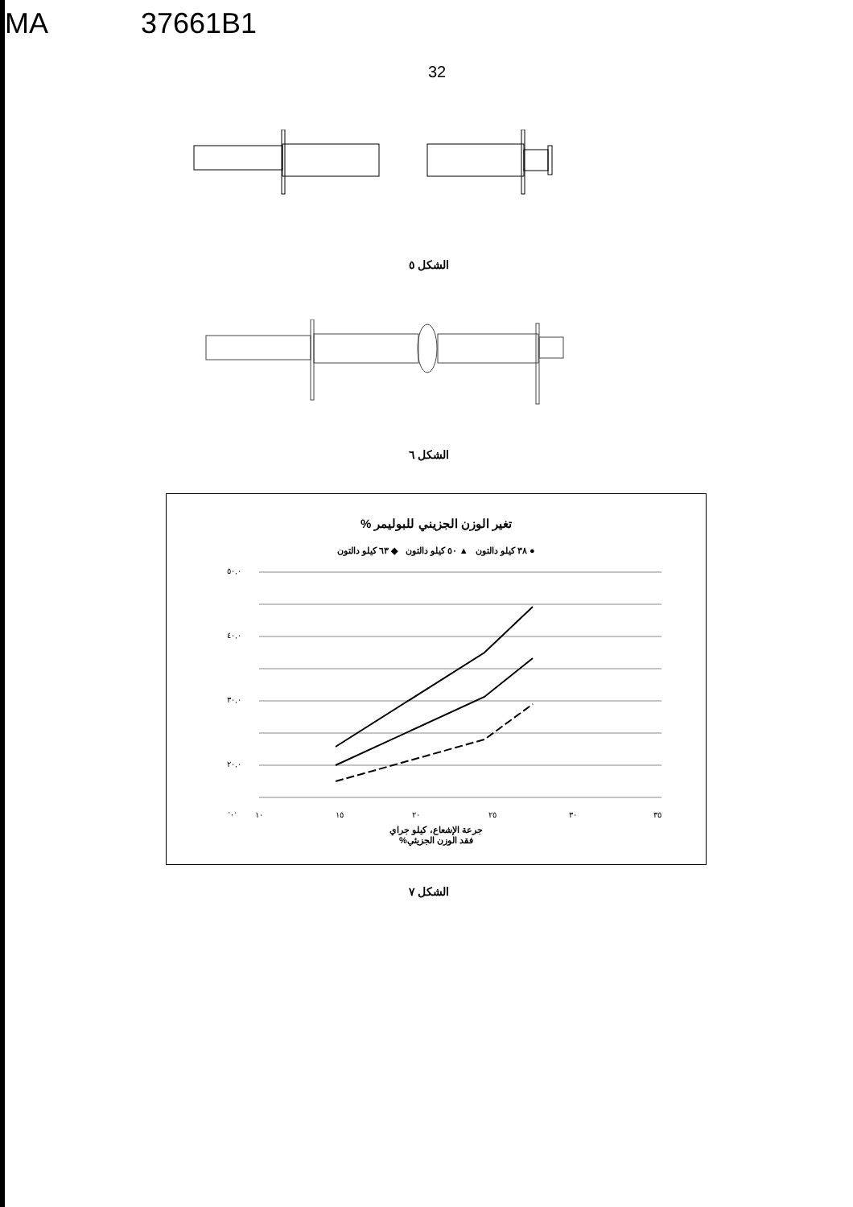MA 37661B1
32
الشكل ٥
الشكل ٦
تغير الوزن الجزيني للبوليمر %
● ٣٨ كيلو دالتون ▲ ٥٠ كيلو دالتون ◆ ٦٣ كيلو دالتون
٥٠,٠
٤٠,٠
٣٠,٠
٢٠,٠
٠,٠
١٠
١٥
٢٠
٢٥
٣٠
٣٥
جرعة الإشعاع، كيلو جراي
فقد الوزن الجزيئي%
الشكل ٧